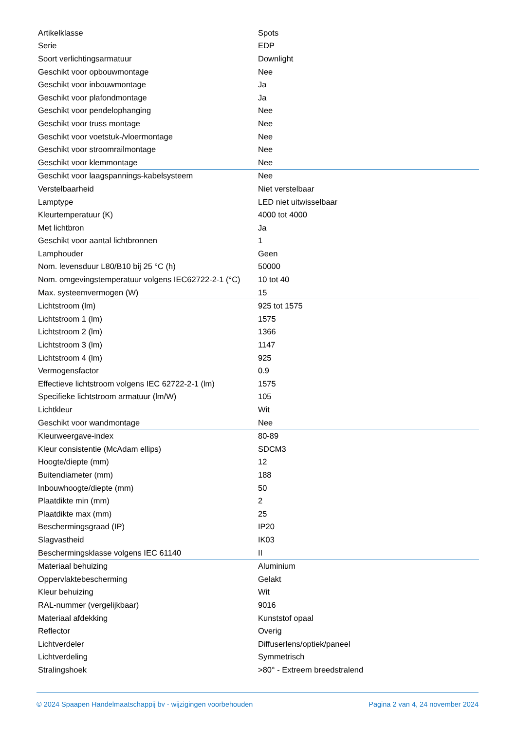| Artikelklasse | Spots |
| Serie | EDP |
| Soort verlichtingsarmatuur | Downlight |
| Geschikt voor opbouwmontage | Nee |
| Geschikt voor inbouwmontage | Ja |
| Geschikt voor plafondmontage | Ja |
| Geschikt voor pendelophanging | Nee |
| Geschikt voor truss montage | Nee |
| Geschikt voor voetstuk-/vloermontage | Nee |
| Geschikt voor stroomrailmontage | Nee |
| Geschikt voor klemmontage | Nee |
| Geschikt voor laagspannings-kabelsysteem | Nee |
| Verstelbaarheid | Niet verstelbaar |
| Lamptype | LED niet uitwisselbaar |
| Kleurtemperatuur (K) | 4000 tot 4000 |
| Met lichtbron | Ja |
| Geschikt voor aantal lichtbronnen | 1 |
| Lamphouder | Geen |
| Nom. levensduur L80/B10 bij 25 °C (h) | 50000 |
| Nom. omgevingstemperatuur volgens IEC62722-2-1 (°C) | 10 tot 40 |
| Max. systeemvermogen (W) | 15 |
| Lichtstroom (lm) | 925 tot 1575 |
| Lichtstroom 1 (lm) | 1575 |
| Lichtstroom 2 (lm) | 1366 |
| Lichtstroom 3 (lm) | 1147 |
| Lichtstroom 4 (lm) | 925 |
| Vermogensfactor | 0.9 |
| Effectieve lichtstroom volgens IEC 62722-2-1 (lm) | 1575 |
| Specifieke lichtstroom armatuur (lm/W) | 105 |
| Lichtkleur | Wit |
| Geschikt voor wandmontage | Nee |
| Kleurweergave-index | 80-89 |
| Kleur consistentie (McAdam ellips) | SDCM3 |
| Hoogte/diepte (mm) | 12 |
| Buitendiameter (mm) | 188 |
| Inbouwhoogte/diepte (mm) | 50 |
| Plaatdikte min (mm) | 2 |
| Plaatdikte max (mm) | 25 |
| Beschermingsgraad (IP) | IP20 |
| Slagvastheid | IK03 |
| Beschermingsklasse volgens IEC 61140 | II |
| Materiaal behuizing | Aluminium |
| Oppervlaktebescherming | Gelakt |
| Kleur behuizing | Wit |
| RAL-nummer (vergelijkbaar) | 9016 |
| Materiaal afdekking | Kunststof opaal |
| Reflector | Overig |
| Lichtverdeler | Diffuserlens/optiek/paneel |
| Lichtverdeling | Symmetrisch |
| Stralingshoek | >80° - Extreem breedstralend |
© 2024 Spaapen Handelmaatschappij bv - wijzigingen voorbehouden Pagina 2 van 4, 24 november 2024